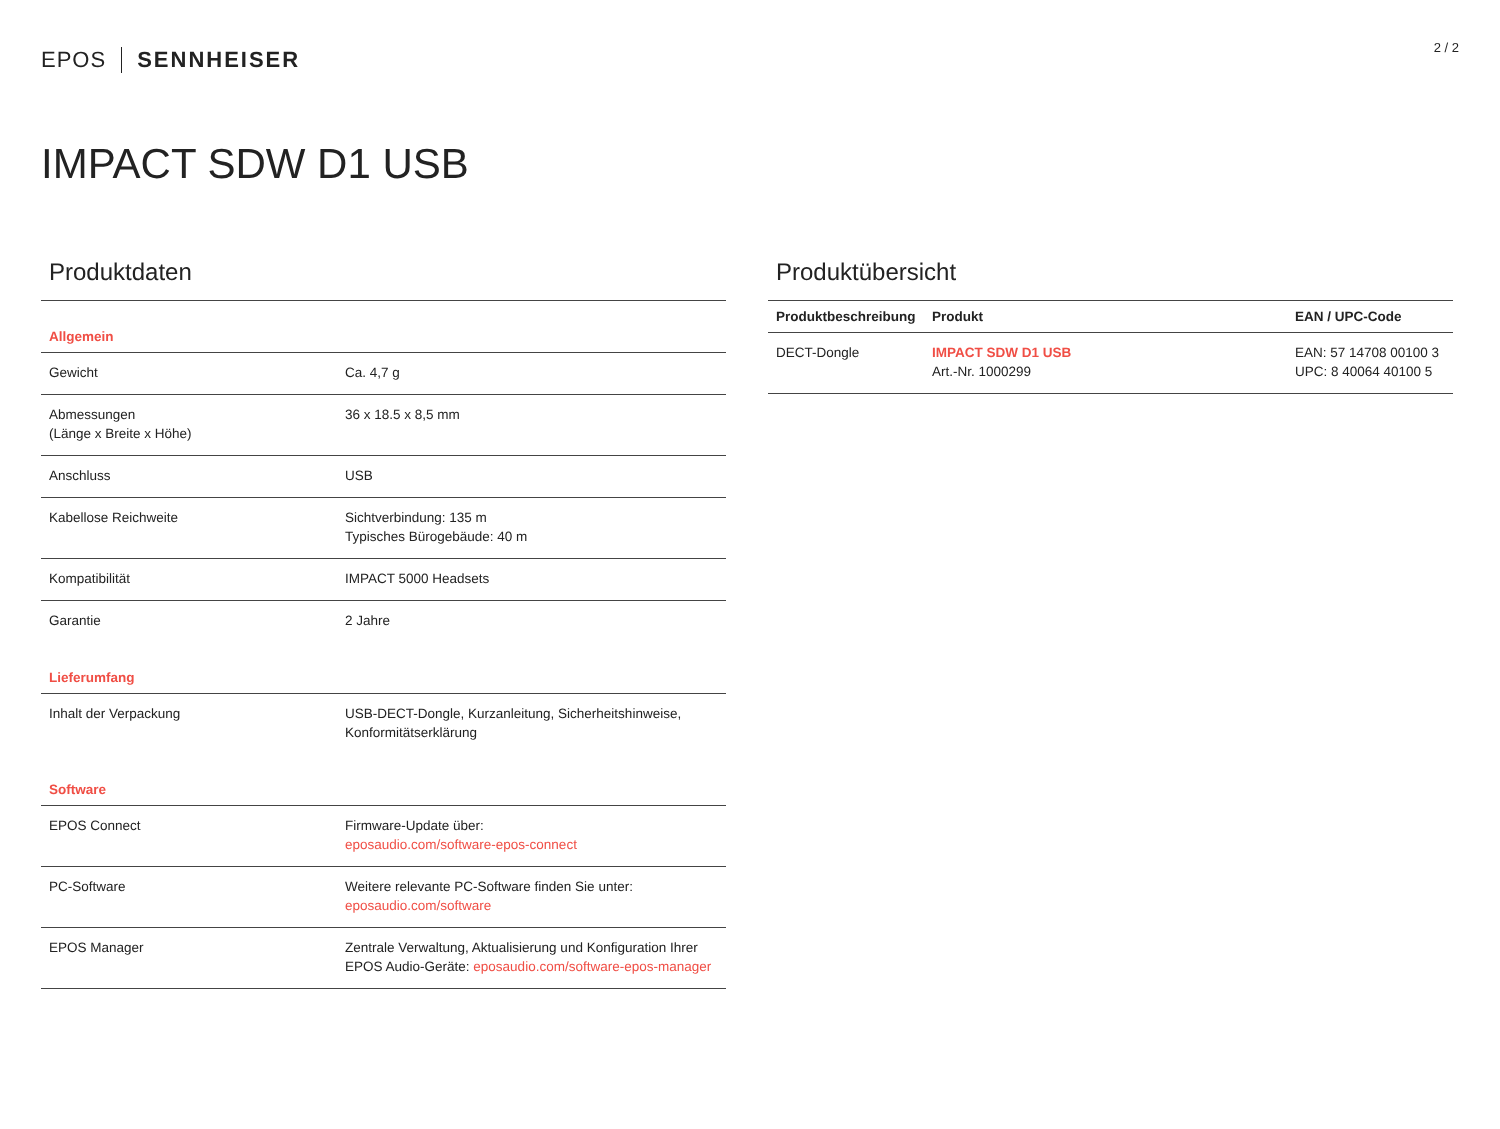EPOS SENNHEISER
2 / 2
IMPACT SDW D1 USB
Produktdaten
| Allgemein | |
| Gewicht | Ca. 4,7 g |
| Abmessungen (Länge x Breite x Höhe) | 36 x 18.5 x 8,5 mm |
| Anschluss | USB |
| Kabellose Reichweite | Sichtverbindung: 135 m Typisches Bürogebäude: 40 m |
| Kompatibilität | IMPACT 5000 Headsets |
| Garantie | 2 Jahre |
| Lieferumfang | |
| Inhalt der Verpackung | USB-DECT-Dongle, Kurzanleitung, Sicherheitshinweise, Konformitätserklärung |
| Software | |
| EPOS Connect | Firmware-Update über: eposaudio.com/software-epos-connect |
| PC-Software | Weitere relevante PC-Software finden Sie unter: eposaudio.com/software |
| EPOS Manager | Zentrale Verwaltung, Aktualisierung und Konfiguration Ihrer EPOS Audio-Geräte: eposaudio.com/software-epos-manager |
Produktübersicht
| Produktbeschreibung | Produkt | EAN / UPC-Code |
| --- | --- | --- |
| DECT-Dongle | IMPACT SDW D1 USB Art.-Nr. 1000299 | EAN: 57 14708 00100 3 UPC: 8 40064 40100 5 |